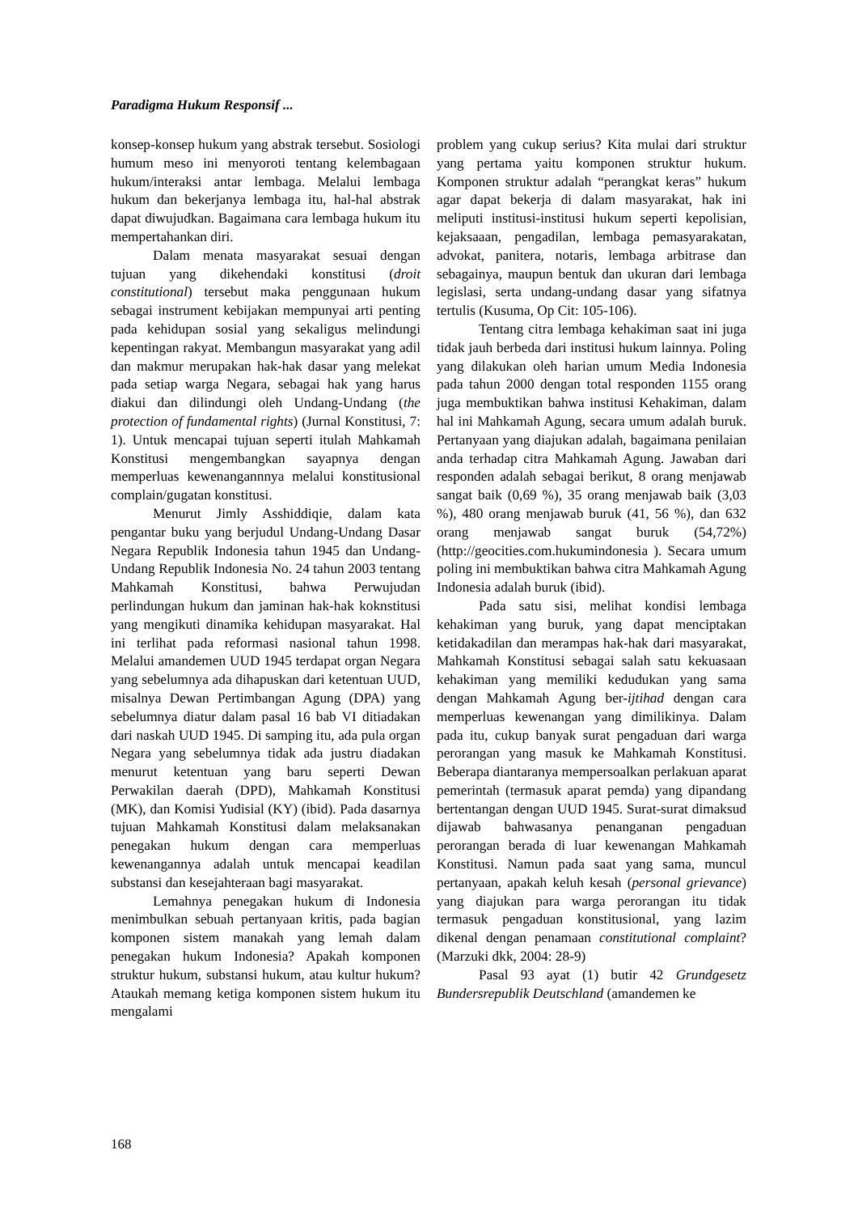Paradigma Hukum Responsif ...
konsep-konsep hukum yang abstrak tersebut. Sosiologi humum meso ini menyoroti tentang kelembagaan hukum/interaksi antar lembaga. Melalui lembaga hukum dan bekerjanya lembaga itu, hal-hal abstrak dapat diwujudkan. Bagaimana cara lembaga hukum itu mempertahankan diri.
Dalam menata masyarakat sesuai dengan tujuan yang dikehendaki konstitusi (droit constitutional) tersebut maka penggunaan hukum sebagai instrument kebijakan mempunyai arti penting pada kehidupan sosial yang sekaligus melindungi kepentingan rakyat. Membangun masyarakat yang adil dan makmur merupakan hak-hak dasar yang melekat pada setiap warga Negara, sebagai hak yang harus diakui dan dilindungi oleh Undang-Undang (the protection of fundamental rights) (Jurnal Konstitusi, 7: 1). Untuk mencapai tujuan seperti itulah Mahkamah Konstitusi mengembangkan sayapnya dengan memperluas kewenangannnya melalui konstitusional complain/gugatan konstitusi.
Menurut Jimly Asshiddiqie, dalam kata pengantar buku yang berjudul Undang-Undang Dasar Negara Republik Indonesia tahun 1945 dan Undang-Undang Republik Indonesia No. 24 tahun 2003 tentang Mahkamah Konstitusi, bahwa Perwujudan perlindungan hukum dan jaminan hak-hak koknstitusi yang mengikuti dinamika kehidupan masyarakat. Hal ini terlihat pada reformasi nasional tahun 1998. Melalui amandemen UUD 1945 terdapat organ Negara yang sebelumnya ada dihapuskan dari ketentuan UUD, misalnya Dewan Pertimbangan Agung (DPA) yang sebelumnya diatur dalam pasal 16 bab VI ditiadakan dari naskah UUD 1945. Di samping itu, ada pula organ Negara yang sebelumnya tidak ada justru diadakan menurut ketentuan yang baru seperti Dewan Perwakilan daerah (DPD), Mahkamah Konstitusi (MK), dan Komisi Yudisial (KY) (ibid). Pada dasarnya tujuan Mahkamah Konstitusi dalam melaksanakan penegakan hukum dengan cara memperluas kewenangannya adalah untuk mencapai keadilan substansi dan kesejahteraan bagi masyarakat.
Lemahnya penegakan hukum di Indonesia menimbulkan sebuah pertanyaan kritis, pada bagian komponen sistem manakah yang lemah dalam penegakan hukum Indonesia? Apakah komponen struktur hukum, substansi hukum, atau kultur hukum? Ataukah memang ketiga komponen sistem hukum itu mengalami
problem yang cukup serius? Kita mulai dari struktur yang pertama yaitu komponen struktur hukum. Komponen struktur adalah “perangkat keras” hukum agar dapat bekerja di dalam masyarakat, hak ini meliputi institusi-institusi hukum seperti kepolisian, kejaksaaan, pengadilan, lembaga pemasyarakatan, advokat, panitera, notaris, lembaga arbitrase dan sebagainya, maupun bentuk dan ukuran dari lembaga legislasi, serta undang-undang dasar yang sifatnya tertulis (Kusuma, Op Cit: 105-106).
Tentang citra lembaga kehakiman saat ini juga tidak jauh berbeda dari institusi hukum lainnya. Poling yang dilakukan oleh harian umum Media Indonesia pada tahun 2000 dengan total responden 1155 orang juga membuktikan bahwa institusi Kehakiman, dalam hal ini Mahkamah Agung, secara umum adalah buruk. Pertanyaan yang diajukan adalah, bagaimana penilaian anda terhadap citra Mahkamah Agung. Jawaban dari responden adalah sebagai berikut, 8 orang menjawab sangat baik (0,69 %), 35 orang menjawab baik (3,03 %), 480 orang menjawab buruk (41, 56 %), dan 632 orang menjawab sangat buruk (54,72%) (http://geocities.com.hukumindonesia ). Secara umum poling ini membuktikan bahwa citra Mahkamah Agung Indonesia adalah buruk (ibid).
Pada satu sisi, melihat kondisi lembaga kehakiman yang buruk, yang dapat menciptakan ketidakadilan dan merampas hak-hak dari masyarakat, Mahkamah Konstitusi sebagai salah satu kekuasaan kehakiman yang memiliki kedudukan yang sama dengan Mahkamah Agung ber-ijtihad dengan cara memperluas kewenangan yang dimilikinya. Dalam pada itu, cukup banyak surat pengaduan dari warga perorangan yang masuk ke Mahkamah Konstitusi. Beberapa diantaranya mempersoalkan perlakuan aparat pemerintah (termasuk aparat pemda) yang dipandang bertentangan dengan UUD 1945. Surat-surat dimaksud dijawab bahwasanya penanganan pengaduan perorangan berada di luar kewenangan Mahkamah Konstitusi. Namun pada saat yang sama, muncul pertanyaan, apakah keluh kesah (personal grievance) yang diajukan para warga perorangan itu tidak termasuk pengaduan konstitusional, yang lazim dikenal dengan penamaan constitutional complaint? (Marzuki dkk, 2004: 28-9)
Pasal 93 ayat (1) butir 42 Grundgesetz Bundersrepublik Deutschland (amandemen ke
168